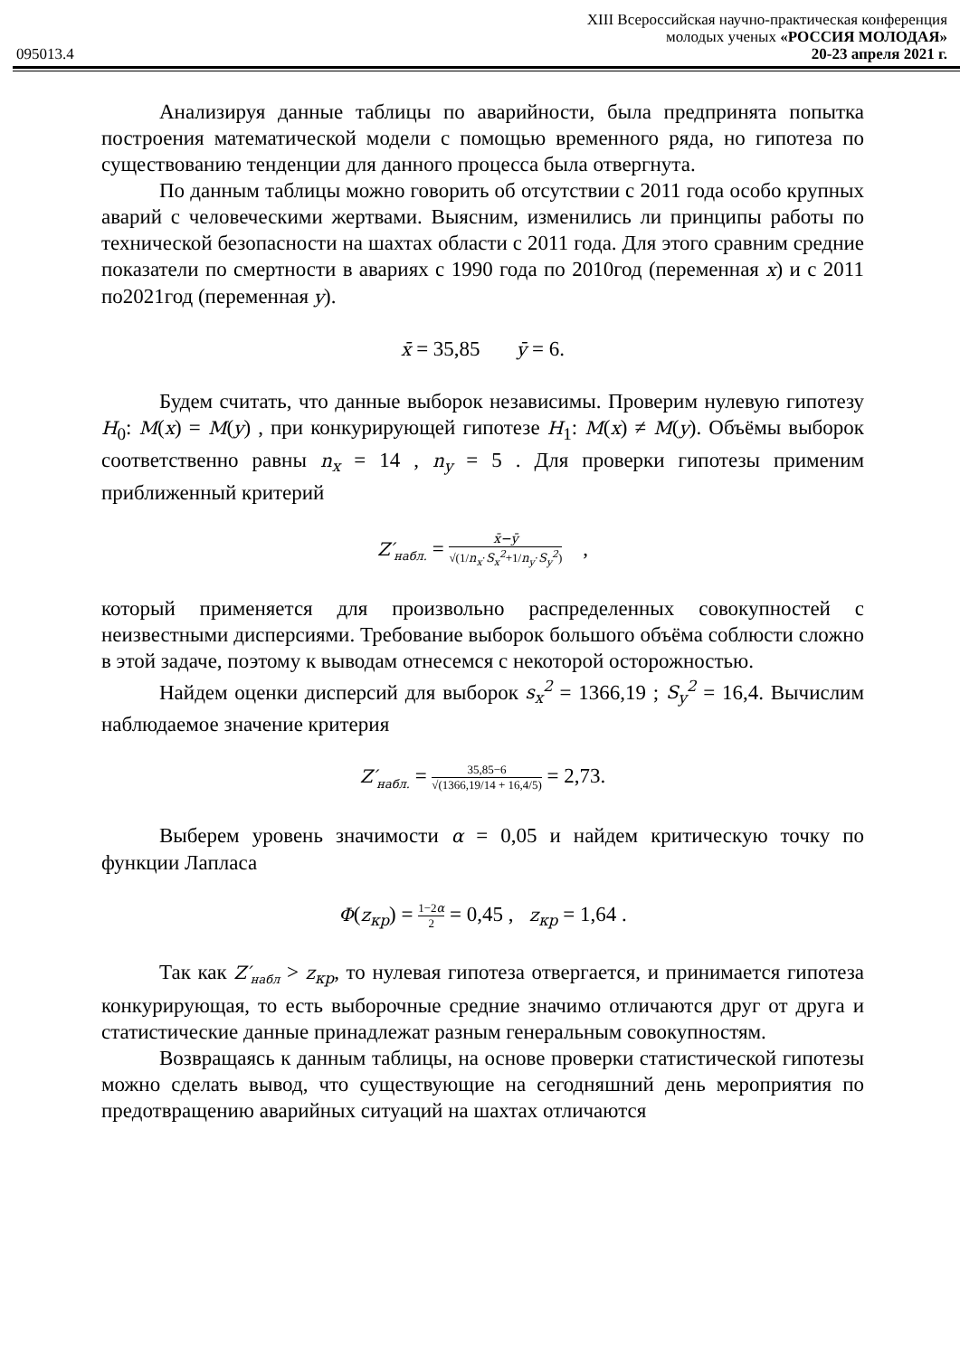XIII Всероссийская научно-практическая конференция
молодых ученых «РОССИЯ МОЛОДАЯ»
095013.4 20-23 апреля 2021 г.
Анализируя данные таблицы по аварийности, была предпринята попытка построения математической модели с помощью временного ряда, но гипотеза по существованию тенденции для данного процесса была отвергнута.
По данным таблицы можно говорить об отсутствии с 2011 года особо крупных аварий с человеческими жертвами. Выясним, изменились ли принципы работы по технической безопасности на шахтах области с 2011 года. Для этого сравним средние показатели по смертности в авариях с 1990 года по 2010год (переменная x) и с 2011 по2021год (переменная y).
x̄ = 35,85 ȳ = 6.
Будем считать, что данные выборок независимы. Проверим нулевую гипотезу H<sub>0</sub>: M(x) = M(y) , при конкурирующей гипотезе H<sub>1</sub>: M(x) ≠ M(y). Объёмы выборок соответственно равны n<sub>x</sub> = 14 , n<sub>y</sub> = 5 . Для проверки гипотезы применим приближенный критерий
Z′<sub>набл.</sub> = x̄−ȳ √(1/n<sub>x</sub>·S<sub>x</sub><sup>2</sup>+1/n<sub>y</sub>·S<sub>y</sub><sup>2</sup>) ,
который применяется для произвольно распределенных совокупностей с неизвестными дисперсиями. Требование выборок большого объёма соблюсти сложно в этой задаче, поэтому к выводам отнесемся с некоторой осторожностью.
Найдем оценки дисперсий для выборок s<sub>x</sub><sup>2</sup> = 1366,19 ; S<sub>y</sub><sup>2</sup> = 16,4. Вычислим наблюдаемое значение критерия
Z′<sub>набл.</sub> = 35,85−6 √(1366,19/14 + 16,4/5) = 2,73.
Выберем уровень значимости α = 0,05 и найдем критическую точку по функции Лапласа
Φ(z<sub>кр</sub>) = 1−2α 2 = 0,45 , z<sub>кр</sub> = 1,64 .
Так как Z′<sub>набл</sub> > z<sub>кр</sub>, то нулевая гипотеза отвергается, и принимается гипотеза конкурирующая, то есть выборочные средние значимо отличаются друг от друга и статистические данные принадлежат разным генеральным совокупностям.
Возвращаясь к данным таблицы, на основе проверки статистической гипотезы можно сделать вывод, что существующие на сегодняшний день мероприятия по предотвращению аварийных ситуаций на шахтах отличаются